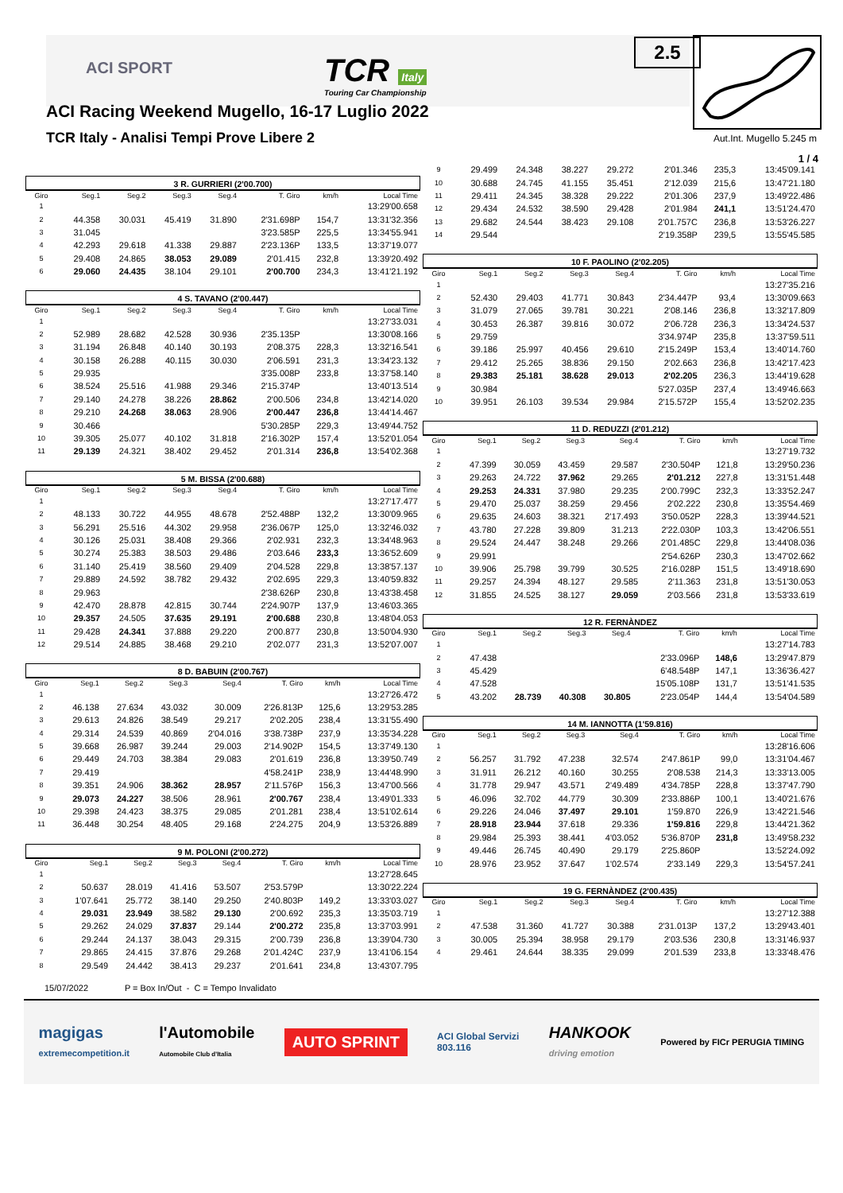ACI SPORT
TCR Italy
Touring Car Championship
ACI Racing Weekend Mugello, 16-17 Luglio 2022
TCR Italy - Analisi Tempi Prove Libere 2
2.5
Aut.Int. Mugello 5.245 m
1 / 4
3 R. GURRIERI (2'00.700)
| Giro | Seg.1 | Seg.2 | Seg.3 | Seg.4 | T. Giro | km/h | Local Time |
| --- | --- | --- | --- | --- | --- | --- | --- |
| 1 | | | | | | | 13:29'00.658 |
| 2 | 44.358 | 30.031 | 45.419 | 31.890 | 2'31.698P | 154,7 | 13:31'32.356 |
| 3 | 31.045 | | | | 3'23.585P | 225,5 | 13:34'55.941 |
| 4 | 42.293 | 29.618 | 41.338 | 29.887 | 2'23.136P | 133,5 | 13:37'19.077 |
| 5 | 29.408 | 24.865 | 38.053 | 29.089 | 2'01.415 | 232,8 | 13:39'20.492 |
| 6 | 29.060 | 24.435 | 38.104 | 29.101 | 2'00.700 | 234,3 | 13:41'21.192 |
4 S. TAVANO (2'00.447)
| Giro | Seg.1 | Seg.2 | Seg.3 | Seg.4 | T. Giro | km/h | Local Time |
| --- | --- | --- | --- | --- | --- | --- | --- |
| 1 | | | | | | | 13:27'33.031 |
| 2 | 52.989 | 28.682 | 42.528 | 30.936 | 2'35.135P | | 13:30'08.166 |
| 3 | 31.194 | 26.848 | 40.140 | 30.193 | 2'08.375 | 228,3 | 13:32'16.541 |
| 4 | 30.158 | 26.288 | 40.115 | 30.030 | 2'06.591 | 231,3 | 13:34'23.132 |
| 5 | 29.935 | | | | 3'35.008P | 233,8 | 13:37'58.140 |
| 6 | 38.524 | 25.516 | 41.988 | 29.346 | 2'15.374P | | 13:40'13.514 |
| 7 | 29.140 | 24.278 | 38.226 | 28.862 | 2'00.506 | 234,8 | 13:42'14.020 |
| 8 | 29.210 | 24.268 | 38.063 | 28.906 | 2'00.447 | 236,8 | 13:44'14.467 |
| 9 | 30.466 | | | | 5'30.285P | 229,3 | 13:49'44.752 |
| 10 | 39.305 | 25.077 | 40.102 | 31.818 | 2'16.302P | 157,4 | 13:52'01.054 |
| 11 | 29.139 | 24.321 | 38.402 | 29.452 | 2'01.314 | 236,8 | 13:54'02.368 |
5 M. BISSA (2'00.688)
| Giro | Seg.1 | Seg.2 | Seg.3 | Seg.4 | T. Giro | km/h | Local Time |
| --- | --- | --- | --- | --- | --- | --- | --- |
| 1 | | | | | | | 13:27'17.477 |
| 2 | 48.133 | 30.722 | 44.955 | 48.678 | 2'52.488P | 132,2 | 13:30'09.965 |
| 3 | 56.291 | 25.516 | 44.302 | 29.958 | 2'36.067P | 125,0 | 13:32'46.032 |
| 4 | 30.126 | 25.031 | 38.408 | 29.366 | 2'02.931 | 232,3 | 13:34'48.963 |
| 5 | 30.274 | 25.383 | 38.503 | 29.486 | 2'03.646 | 233,3 | 13:36'52.609 |
| 6 | 31.140 | 25.419 | 38.560 | 29.409 | 2'04.528 | 229,8 | 13:38'57.137 |
| 7 | 29.889 | 24.592 | 38.782 | 29.432 | 2'02.695 | 229,3 | 13:40'59.832 |
| 8 | 29.963 | | | | 2'38.626P | 230,8 | 13:43'38.458 |
| 9 | 42.470 | 28.878 | 42.815 | 30.744 | 2'24.907P | 137,9 | 13:46'03.365 |
| 10 | 29.357 | 24.505 | 37.635 | 29.191 | 2'00.688 | 230,8 | 13:48'04.053 |
| 11 | 29.428 | 24.341 | 37.888 | 29.220 | 2'00.877 | 230,8 | 13:50'04.930 |
| 12 | 29.514 | 24.885 | 38.468 | 29.210 | 2'02.077 | 231,3 | 13:52'07.007 |
8 D. BABUIN (2'00.767)
| Giro | Seg.1 | Seg.2 | Seg.3 | Seg.4 | T. Giro | km/h | Local Time |
| --- | --- | --- | --- | --- | --- | --- | --- |
| 1 | | | | | | | 13:27'26.472 |
| 2 | 46.138 | 27.634 | 43.032 | 30.009 | 2'26.813P | 125,6 | 13:29'53.285 |
| 3 | 29.613 | 24.826 | 38.549 | 29.217 | 2'02.205 | 238,4 | 13:31'55.490 |
| 4 | 29.314 | 24.539 | 40.869 | 2'04.016 | 3'38.738P | 237,9 | 13:35'34.228 |
| 5 | 39.668 | 26.987 | 39.244 | 29.003 | 2'14.902P | 154,5 | 13:37'49.130 |
| 6 | 29.449 | 24.703 | 38.384 | 29.083 | 2'01.619 | 236,8 | 13:39'50.749 |
| 7 | 29.419 | | | | 4'58.241P | 238,9 | 13:44'48.990 |
| 8 | 39.351 | 24.906 | 38.362 | 28.957 | 2'11.576P | 156,3 | 13:47'00.566 |
| 9 | 29.073 | 24.227 | 38.506 | 28.961 | 2'00.767 | 238,4 | 13:49'01.333 |
| 10 | 29.398 | 24.423 | 38.375 | 29.085 | 2'01.281 | 238,4 | 13:51'02.614 |
| 11 | 36.448 | 30.254 | 48.405 | 29.168 | 2'24.275 | 204,9 | 13:53'26.889 |
9 M. POLONI (2'00.272)
| Giro | Seg.1 | Seg.2 | Seg.3 | Seg.4 | T. Giro | km/h | Local Time |
| --- | --- | --- | --- | --- | --- | --- | --- |
| 1 | | | | | | | 13:27'28.645 |
| 2 | 50.637 | 28.019 | 41.416 | 53.507 | 2'53.579P | | 13:30'22.224 |
| 3 | 1'07.641 | 25.772 | 38.140 | 29.250 | 2'40.803P | 149,2 | 13:33'03.027 |
| 4 | 29.031 | 23.949 | 38.582 | 29.130 | 2'00.692 | 235,3 | 13:35'03.719 |
| 5 | 29.262 | 24.029 | 37.837 | 29.144 | 2'00.272 | 235,8 | 13:37'03.991 |
| 6 | 29.244 | 24.137 | 38.043 | 29.315 | 2'00.739 | 236,8 | 13:39'04.730 |
| 7 | 29.865 | 24.415 | 37.876 | 29.268 | 2'01.424C | 237,9 | 13:41'06.154 |
| 8 | 29.549 | 24.442 | 38.413 | 29.237 | 2'01.641 | 234,8 | 13:43'07.795 |
| 9 | 29.499 | 24.348 | 38.227 | 29.272 | 2'01.346 | 235,3 | 13:45'09.141 |
| 10 | 30.688 | 24.745 | 41.155 | 35.451 | 2'12.039 | 215,6 | 13:47'21.180 |
| 11 | 29.411 | 24.345 | 38.328 | 29.222 | 2'01.306 | 237,9 | 13:49'22.486 |
| 12 | 29.434 | 24.532 | 38.590 | 29.428 | 2'01.984 | 241,1 | 13:51'24.470 |
| 13 | 29.682 | 24.544 | 38.423 | 29.108 | 2'01.757C | 236,8 | 13:53'26.227 |
| 14 | 29.544 | | | | 2'19.358P | 239,5 | 13:55'45.585 |
10 F. PAOLINO (2'02.205)
| Giro | Seg.1 | Seg.2 | Seg.3 | Seg.4 | T. Giro | km/h | Local Time |
| --- | --- | --- | --- | --- | --- | --- | --- |
| 1 | | | | | | | 13:27'35.216 |
| 2 | 52.430 | 29.403 | 41.771 | 30.843 | 2'34.447P | 93,4 | 13:30'09.663 |
| 3 | 31.079 | 27.065 | 39.781 | 30.221 | 2'08.146 | 236,8 | 13:32'17.809 |
| 4 | 30.453 | 26.387 | 39.816 | 30.072 | 2'06.728 | 236,3 | 13:34'24.537 |
| 5 | 29.759 | | | | 3'34.974P | 235,8 | 13:37'59.511 |
| 6 | 39.186 | 25.997 | 40.456 | 29.610 | 2'15.249P | 153,4 | 13:40'14.760 |
| 7 | 29.412 | 25.265 | 38.836 | 29.150 | 2'02.663 | 236,8 | 13:42'17.423 |
| 8 | 29.383 | 25.181 | 38.628 | 29.013 | 2'02.205 | 236,3 | 13:44'19.628 |
| 9 | 30.984 | | | | 5'27.035P | 237,4 | 13:49'46.663 |
| 10 | 39.951 | 26.103 | 39.534 | 29.984 | 2'15.572P | 155,4 | 13:52'02.235 |
11 D. REDUZZI (2'01.212)
| Giro | Seg.1 | Seg.2 | Seg.3 | Seg.4 | T. Giro | km/h | Local Time |
| --- | --- | --- | --- | --- | --- | --- | --- |
| 1 | | | | | | | 13:27'19.732 |
| 2 | 47.399 | 30.059 | 43.459 | 29.587 | 2'30.504P | 121,8 | 13:29'50.236 |
| 3 | 29.263 | 24.722 | 37.962 | 29.265 | 2'01.212 | 227,8 | 13:31'51.448 |
| 4 | 29.253 | 24.331 | 37.980 | 29.235 | 2'00.799C | 232,3 | 13:33'52.247 |
| 5 | 29.470 | 25.037 | 38.259 | 29.456 | 2'02.222 | 230,8 | 13:35'54.469 |
| 6 | 29.635 | 24.603 | 38.321 | 2'17.493 | 3'50.052P | 228,3 | 13:39'44.521 |
| 7 | 43.780 | 27.228 | 39.809 | 31.213 | 2'22.030P | 103,3 | 13:42'06.551 |
| 8 | 29.524 | 24.447 | 38.248 | 29.266 | 2'01.485C | 229,8 | 13:44'08.036 |
| 9 | 29.991 | | | | 2'54.626P | 230,3 | 13:47'02.662 |
| 10 | 39.906 | 25.798 | 39.799 | 30.525 | 2'16.028P | 151,5 | 13:49'18.690 |
| 11 | 29.257 | 24.394 | 48.127 | 29.585 | 2'11.363 | 231,8 | 13:51'30.053 |
| 12 | 31.855 | 24.525 | 38.127 | 29.059 | 2'03.566 | 231,8 | 13:53'33.619 |
12 R. FERNÀNDEZ
| Giro | Seg.1 | Seg.2 | Seg.3 | Seg.4 | T. Giro | km/h | Local Time |
| --- | --- | --- | --- | --- | --- | --- | --- |
| 1 | | | | | | | 13:27'14.783 |
| 2 | 47.438 | | | | 2'33.096P | 148,6 | 13:29'47.879 |
| 3 | 45.429 | | | | 6'48.548P | 147,1 | 13:36'36.427 |
| 4 | 47.528 | | | | 15'05.108P | 131,7 | 13:51'41.535 |
| 5 | 43.202 | 28.739 | 40.308 | 30.805 | 2'23.054P | 144,4 | 13:54'04.589 |
14 M. IANNOTTA (1'59.816)
| Giro | Seg.1 | Seg.2 | Seg.3 | Seg.4 | T. Giro | km/h | Local Time |
| --- | --- | --- | --- | --- | --- | --- | --- |
| 1 | | | | | | | 13:28'16.606 |
| 2 | 56.257 | 31.792 | 47.238 | 32.574 | 2'47.861P | 99,0 | 13:31'04.467 |
| 3 | 31.911 | 26.212 | 40.160 | 30.255 | 2'08.538 | 214,3 | 13:33'13.005 |
| 4 | 31.778 | 29.947 | 43.571 | 2'49.489 | 4'34.785P | 228,8 | 13:37'47.790 |
| 5 | 46.096 | 32.702 | 44.779 | 30.309 | 2'33.886P | 100,1 | 13:40'21.676 |
| 6 | 29.226 | 24.046 | 37.497 | 29.101 | 1'59.870 | 226,9 | 13:42'21.546 |
| 7 | 28.918 | 23.944 | 37.618 | 29.336 | 1'59.816 | 229,8 | 13:44'21.362 |
| 8 | 29.984 | 25.393 | 38.441 | 4'03.052 | 5'36.870P | 231,8 | 13:49'58.232 |
| 9 | 49.446 | 26.745 | 40.490 | 29.179 | 2'25.860P | | 13:52'24.092 |
| 10 | 28.976 | 23.952 | 37.647 | 1'02.574 | 2'33.149 | 229,3 | 13:54'57.241 |
19 G. FERNÀNDEZ (2'00.435)
| Giro | Seg.1 | Seg.2 | Seg.3 | Seg.4 | T. Giro | km/h | Local Time |
| --- | --- | --- | --- | --- | --- | --- | --- |
| 1 | | | | | | | 13:27'12.388 |
| 2 | 47.538 | 31.360 | 41.727 | 30.388 | 2'31.013P | 137,2 | 13:29'43.401 |
| 3 | 30.005 | 25.394 | 38.958 | 29.179 | 2'03.536 | 230,8 | 13:31'46.937 |
| 4 | 29.461 | 24.644 | 38.335 | 29.099 | 2'01.539 | 233,8 | 13:33'48.476 |
15/07/2022 P = Box In/Out - C = Tempo Invalidato
magigas
extremecompetition.it l'Automobile
Automobile Club d'Italia AUTO SPRINT ACI Global Servizi
803.116 HANKOOK
driving emotion Powered by FICr PERUGIA TIMING